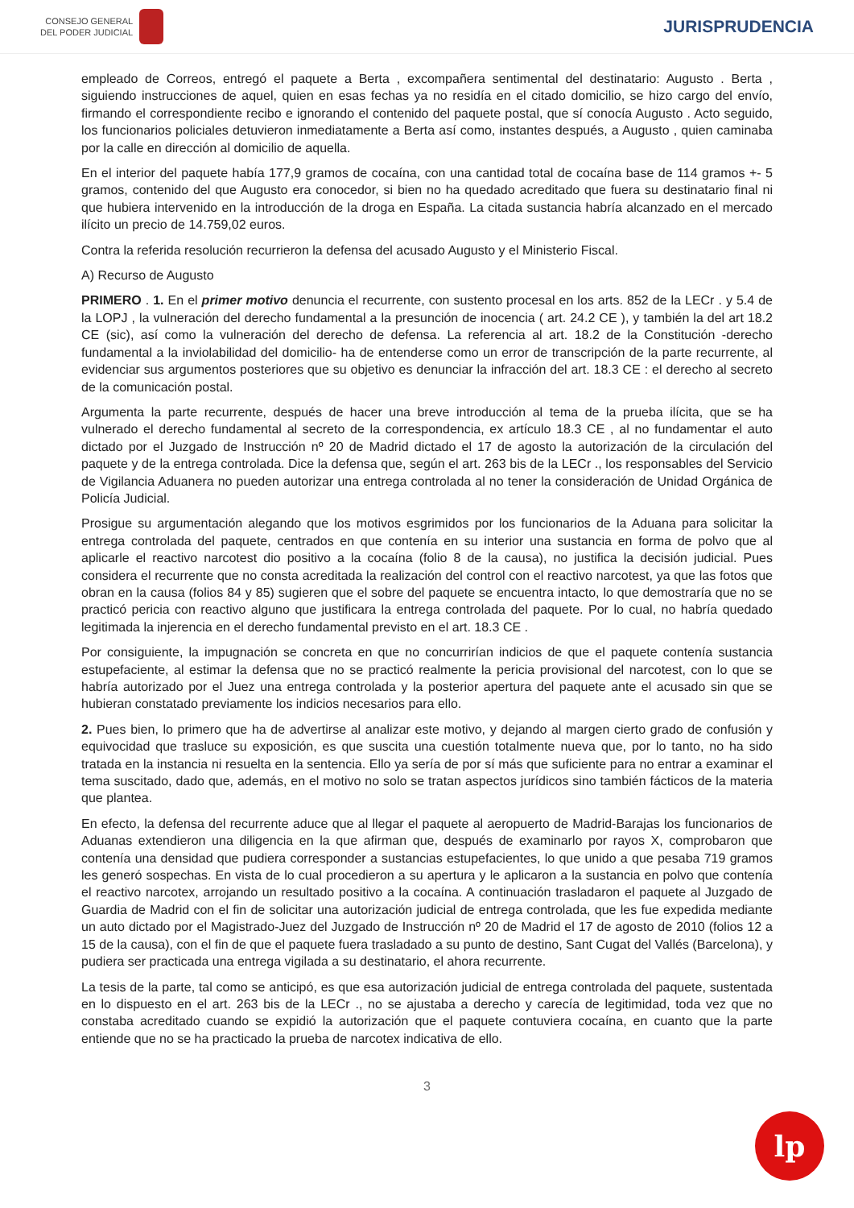CONSEJO GENERAL
DEL PODER JUDICIAL
JURISPRUDENCIA
empleado de Correos, entregó el paquete a Berta , excompañera sentimental del destinatario: Augusto . Berta , siguiendo instrucciones de aquel, quien en esas fechas ya no residía en el citado domicilio, se hizo cargo del envío, firmando el correspondiente recibo e ignorando el contenido del paquete postal, que sí conocía Augusto . Acto seguido, los funcionarios policiales detuvieron inmediatamente a Berta así como, instantes después, a Augusto , quien caminaba por la calle en dirección al domicilio de aquella.
En el interior del paquete había 177,9 gramos de cocaína, con una cantidad total de cocaína base de 114 gramos +- 5 gramos, contenido del que Augusto era conocedor, si bien no ha quedado acreditado que fuera su destinatario final ni que hubiera intervenido en la introducción de la droga en España. La citada sustancia habría alcanzado en el mercado ilícito un precio de 14.759,02 euros.
Contra la referida resolución recurrieron la defensa del acusado Augusto y el Ministerio Fiscal.
A) Recurso de Augusto
PRIMERO . 1. En el primer motivo denuncia el recurrente, con sustento procesal en los arts. 852 de la LECr . y 5.4 de la LOPJ , la vulneración del derecho fundamental a la presunción de inocencia ( art. 24.2 CE ), y también la del art 18.2 CE (sic), así como la vulneración del derecho de defensa. La referencia al art. 18.2 de la Constitución -derecho fundamental a la inviolabilidad del domicilio- ha de entenderse como un error de transcripción de la parte recurrente, al evidenciar sus argumentos posteriores que su objetivo es denunciar la infracción del art. 18.3 CE : el derecho al secreto de la comunicación postal.
Argumenta la parte recurrente, después de hacer una breve introducción al tema de la prueba ilícita, que se ha vulnerado el derecho fundamental al secreto de la correspondencia, ex artículo 18.3 CE , al no fundamentar el auto dictado por el Juzgado de Instrucción nº 20 de Madrid dictado el 17 de agosto la autorización de la circulación del paquete y de la entrega controlada. Dice la defensa que, según el art. 263 bis de la LECr ., los responsables del Servicio de Vigilancia Aduanera no pueden autorizar una entrega controlada al no tener la consideración de Unidad Orgánica de Policía Judicial.
Prosigue su argumentación alegando que los motivos esgrimidos por los funcionarios de la Aduana para solicitar la entrega controlada del paquete, centrados en que contenía en su interior una sustancia en forma de polvo que al aplicarle el reactivo narcotest dio positivo a la cocaína (folio 8 de la causa), no justifica la decisión judicial. Pues considera el recurrente que no consta acreditada la realización del control con el reactivo narcotest, ya que las fotos que obran en la causa (folios 84 y 85) sugieren que el sobre del paquete se encuentra intacto, lo que demostraría que no se practicó pericia con reactivo alguno que justificara la entrega controlada del paquete. Por lo cual, no habría quedado legitimada la injerencia en el derecho fundamental previsto en el art. 18.3 CE .
Por consiguiente, la impugnación se concreta en que no concurrirían indicios de que el paquete contenía sustancia estupefaciente, al estimar la defensa que no se practicó realmente la pericia provisional del narcotest, con lo que se habría autorizado por el Juez una entrega controlada y la posterior apertura del paquete ante el acusado sin que se hubieran constatado previamente los indicios necesarios para ello.
2. Pues bien, lo primero que ha de advertirse al analizar este motivo, y dejando al margen cierto grado de confusión y equivocidad que trasluce su exposición, es que suscita una cuestión totalmente nueva que, por lo tanto, no ha sido tratada en la instancia ni resuelta en la sentencia. Ello ya sería de por sí más que suficiente para no entrar a examinar el tema suscitado, dado que, además, en el motivo no solo se tratan aspectos jurídicos sino también fácticos de la materia que plantea.
En efecto, la defensa del recurrente aduce que al llegar el paquete al aeropuerto de Madrid-Barajas los funcionarios de Aduanas extendieron una diligencia en la que afirman que, después de examinarlo por rayos X, comprobaron que contenía una densidad que pudiera corresponder a sustancias estupefacientes, lo que unido a que pesaba 719 gramos les generó sospechas. En vista de lo cual procedieron a su apertura y le aplicaron a la sustancia en polvo que contenía el reactivo narcotex, arrojando un resultado positivo a la cocaína. A continuación trasladaron el paquete al Juzgado de Guardia de Madrid con el fin de solicitar una autorización judicial de entrega controlada, que les fue expedida mediante un auto dictado por el Magistrado-Juez del Juzgado de Instrucción nº 20 de Madrid el 17 de agosto de 2010 (folios 12 a 15 de la causa), con el fin de que el paquete fuera trasladado a su punto de destino, Sant Cugat del Vallés (Barcelona), y pudiera ser practicada una entrega vigilada a su destinatario, el ahora recurrente.
La tesis de la parte, tal como se anticipó, es que esa autorización judicial de entrega controlada del paquete, sustentada en lo dispuesto en el art. 263 bis de la LECr ., no se ajustaba a derecho y carecía de legitimidad, toda vez que no constaba acreditado cuando se expidió la autorización que el paquete contuviera cocaína, en cuanto que la parte entiende que no se ha practicado la prueba de narcotex indicativa de ello.
3
lp